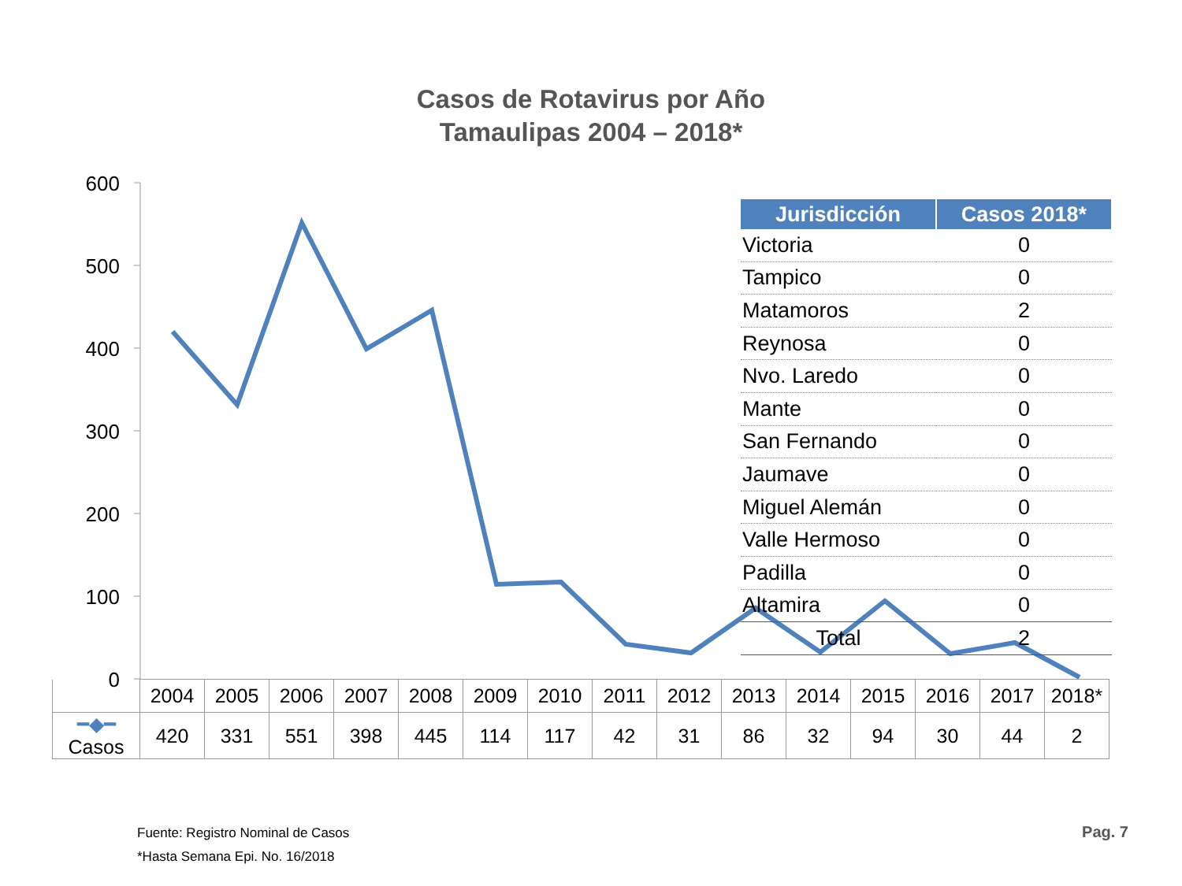Casos de Rotavirus por Año
Tamaulipas 2004 – 2018*
600
500
400
300
200
100
0
| Jurisdicción | Casos 2018* |
| --- | --- |
| Victoria | 0 |
| Tampico | 0 |
| Matamoros | 2 |
| Reynosa | 0 |
| Nvo. Laredo | 0 |
| Mante | 0 |
| San Fernando | 0 |
| Jaumave | 0 |
| Miguel Alemán | 0 |
| Valle Hermoso | 0 |
| Padilla | 0 |
| Altamira | 0 |
| Total | 2 |
| | 2004 | 2005 | 2006 | 2007 | 2008 | 2009 | 2010 | 2011 | 2012 | 2013 | 2014 | 2015 | 2016 | 2017 | 2018* |
| ━◆━ Casos | 420 | 331 | 551 | 398 | 445 | 114 | 117 | 42 | 31 | 86 | 32 | 94 | 30 | 44 | 2 |
Fuente: Registro Nominal de Casos
*Hasta Semana Epi. No. 16/2018
Pag. 7